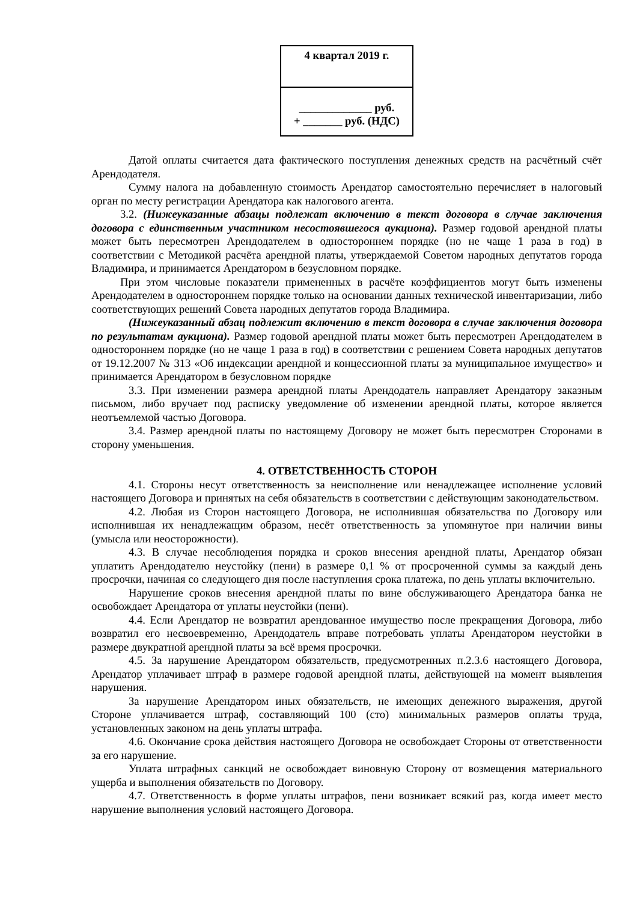| 4 квартал 2019 г. |
| _____________ руб. + _______ руб. (НДС) |
Датой оплаты считается дата фактического поступления денежных средств на расчётный счёт Арендодателя.
Сумму налога на добавленную стоимость Арендатор самостоятельно перечисляет в налоговый орган по месту регистрации Арендатора как налогового агента.
3.2. (Нижеуказанные абзацы подлежат включению в текст договора в случае заключения договора с единственным участником несостоявшегося аукциона). Размер годовой арендной платы может быть пересмотрен Арендодателем в одностороннем порядке (но не чаще 1 раза в год) в соответствии с Методикой расчёта арендной платы, утверждаемой Советом народных депутатов города Владимира, и принимается Арендатором в безусловном порядке.
При этом числовые показатели примененных в расчёте коэффициентов могут быть изменены Арендодателем в одностороннем порядке только на основании данных технической инвентаризации, либо соответствующих решений Совета народных депутатов города Владимира.
(Нижеуказанный абзац подлежит включению в текст договора в случае заключения договора по результатам аукциона). Размер годовой арендной платы может быть пересмотрен Арендодателем в одностороннем порядке (но не чаще 1 раза в год) в соответствии с решением Совета народных депутатов от 19.12.2007 № 313 «Об индексации арендной и концессионной платы за муниципальное имущество» и принимается Арендатором в безусловном порядке
3.3. При изменении размера арендной платы Арендодатель направляет Арендатору заказным письмом, либо вручает под расписку уведомление об изменении арендной платы, которое является неотъемлемой частью Договора.
3.4. Размер арендной платы по настоящему Договору не может быть пересмотрен Сторонами в сторону уменьшения.
4. ОТВЕТСТВЕННОСТЬ СТОРОН
4.1. Стороны несут ответственность за неисполнение или ненадлежащее исполнение условий настоящего Договора и принятых на себя обязательств в соответствии с действующим законодательством.
4.2. Любая из Сторон настоящего Договора, не исполнившая обязательства по Договору или исполнившая их ненадлежащим образом, несёт ответственность за упомянутое при наличии вины (умысла или неосторожности).
4.3. В случае несоблюдения порядка и сроков внесения арендной платы, Арендатор обязан уплатить Арендодателю неустойку (пени) в размере 0,1 % от просроченной суммы за каждый день просрочки, начиная со следующего дня после наступления срока платежа, по день уплаты включительно.
Нарушение сроков внесения арендной платы по вине обслуживающего Арендатора банка не освобождает Арендатора от уплаты неустойки (пени).
4.4. Если Арендатор не возвратил арендованное имущество после прекращения Договора, либо возвратил его несвоевременно, Арендодатель вправе потребовать уплаты Арендатором неустойки в размере двукратной арендной платы за всё время просрочки.
4.5. За нарушение Арендатором обязательств, предусмотренных п.2.3.6 настоящего Договора, Арендатор уплачивает штраф в размере годовой арендной платы, действующей на момент выявления нарушения.
За нарушение Арендатором иных обязательств, не имеющих денежного выражения, другой Стороне уплачивается штраф, составляющий 100 (сто) минимальных размеров оплаты труда, установленных законом на день уплаты штрафа.
4.6. Окончание срока действия настоящего Договора не освобождает Стороны от ответственности за его нарушение.
Уплата штрафных санкций не освобождает виновную Сторону от возмещения материального ущерба и выполнения обязательств по Договору.
4.7. Ответственность в форме уплаты штрафов, пени возникает всякий раз, когда имеет место нарушение выполнения условий настоящего Договора.